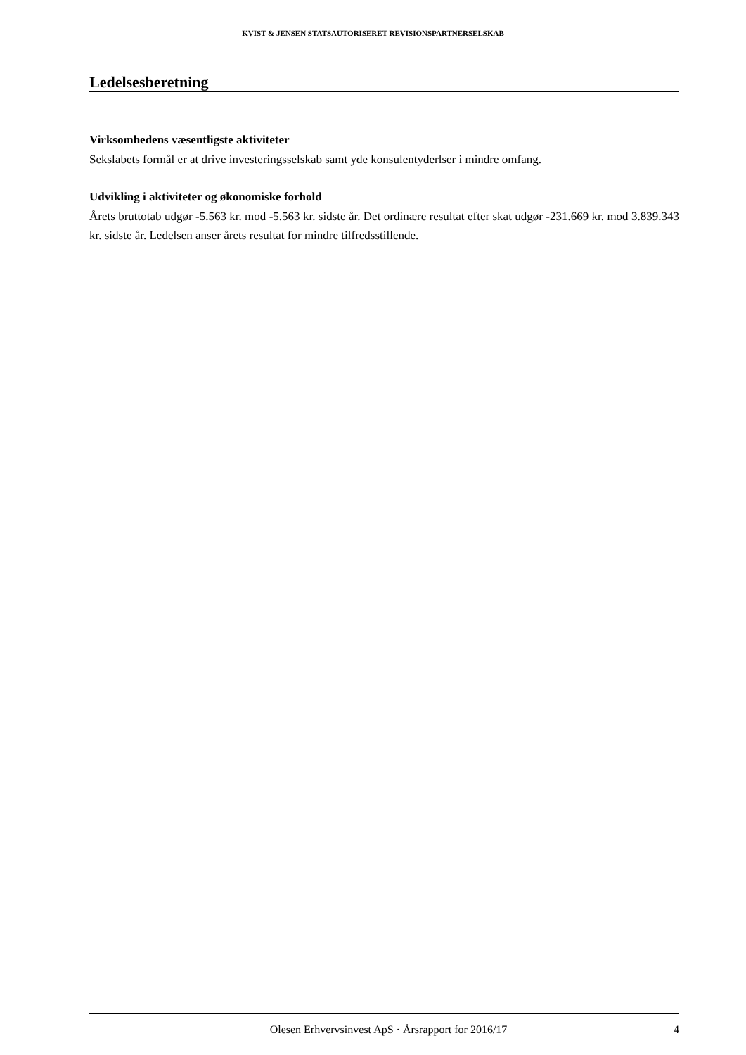KVIST & JENSEN STATSAUTORISERET REVISIONSPARTNERSELSKAB
Ledelsesberetning
Virksomhedens væsentligste aktiviteter
Sekslabets formål er at drive investeringsselskab samt yde konsulentyderlser i mindre omfang.
Udvikling i aktiviteter og økonomiske forhold
Årets bruttotab udgør -5.563 kr. mod -5.563 kr. sidste år. Det ordinære resultat efter skat udgør -231.669 kr. mod 3.839.343 kr. sidste år. Ledelsen anser årets resultat for mindre tilfredsstillende.
Olesen Erhvervsinvest ApS · Årsrapport for 2016/17 4